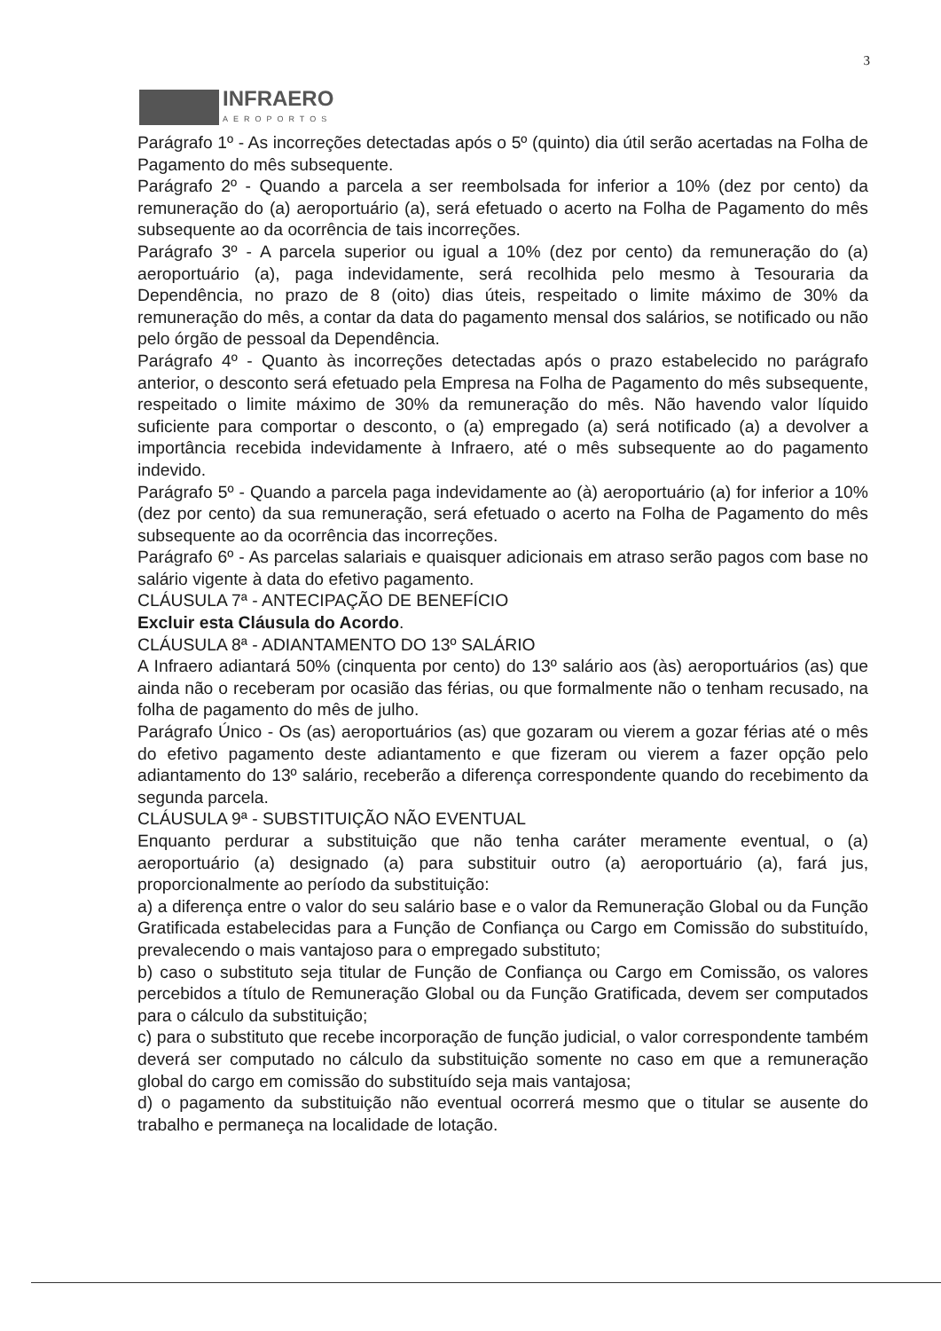3
INFRAERO
AEROPORTOS
Parágrafo 1º - As incorreções detectadas após o 5º (quinto) dia útil serão acertadas na Folha de Pagamento do mês subsequente.
Parágrafo 2º - Quando a parcela a ser reembolsada for inferior a 10% (dez por cento) da remuneração do (a) aeroportuário (a), será efetuado o acerto na Folha de Pagamento do mês subsequente ao da ocorrência de tais incorreções.
Parágrafo 3º - A parcela superior ou igual a 10% (dez por cento) da remuneração do (a) aeroportuário (a), paga indevidamente, será recolhida pelo mesmo à Tesouraria da Dependência, no prazo de 8 (oito) dias úteis, respeitado o limite máximo de 30% da remuneração do mês, a contar da data do pagamento mensal dos salários, se notificado ou não pelo órgão de pessoal da Dependência.
Parágrafo 4º - Quanto às incorreções detectadas após o prazo estabelecido no parágrafo anterior, o desconto será efetuado pela Empresa na Folha de Pagamento do mês subsequente, respeitado o limite máximo de 30% da remuneração do mês. Não havendo valor líquido suficiente para comportar o desconto, o (a) empregado (a) será notificado (a) a devolver a importância recebida indevidamente à Infraero, até o mês subsequente ao do pagamento indevido.
Parágrafo 5º - Quando a parcela paga indevidamente ao (à) aeroportuário (a) for inferior a 10% (dez por cento) da sua remuneração, será efetuado o acerto na Folha de Pagamento do mês subsequente ao da ocorrência das incorreções.
Parágrafo 6º - As parcelas salariais e quaisquer adicionais em atraso serão pagos com base no salário vigente à data do efetivo pagamento.
CLÁUSULA 7ª - ANTECIPAÇÃO DE BENEFÍCIO
Excluir esta Cláusula do Acordo.
CLÁUSULA 8ª - ADIANTAMENTO DO 13º SALÁRIO
A Infraero adiantará 50% (cinquenta por cento) do 13º salário aos (às) aeroportuários (as) que ainda não o receberam por ocasião das férias, ou que formalmente não o tenham recusado, na folha de pagamento do mês de julho.
Parágrafo Único - Os (as) aeroportuários (as) que gozaram ou vierem a gozar férias até o mês do efetivo pagamento deste adiantamento e que fizeram ou vierem a fazer opção pelo adiantamento do 13º salário, receberão a diferença correspondente quando do recebimento da segunda parcela.
CLÁUSULA 9ª - SUBSTITUIÇÃO NÃO EVENTUAL
Enquanto perdurar a substituição que não tenha caráter meramente eventual, o (a) aeroportuário (a) designado (a) para substituir outro (a) aeroportuário (a), fará jus, proporcionalmente ao período da substituição:
a) a diferença entre o valor do seu salário base e o valor da Remuneração Global ou da Função Gratificada estabelecidas para a Função de Confiança ou Cargo em Comissão do substituído, prevalecendo o mais vantajoso para o empregado substituto;
b) caso o substituto seja titular de Função de Confiança ou Cargo em Comissão, os valores percebidos a título de Remuneração Global ou da Função Gratificada, devem ser computados para o cálculo da substituição;
c) para o substituto que recebe incorporação de função judicial, o valor correspondente também deverá ser computado no cálculo da substituição somente no caso em que a remuneração global do cargo em comissão do substituído seja mais vantajosa;
d) o pagamento da substituição não eventual ocorrerá mesmo que o titular se ausente do trabalho e permaneça na localidade de lotação.